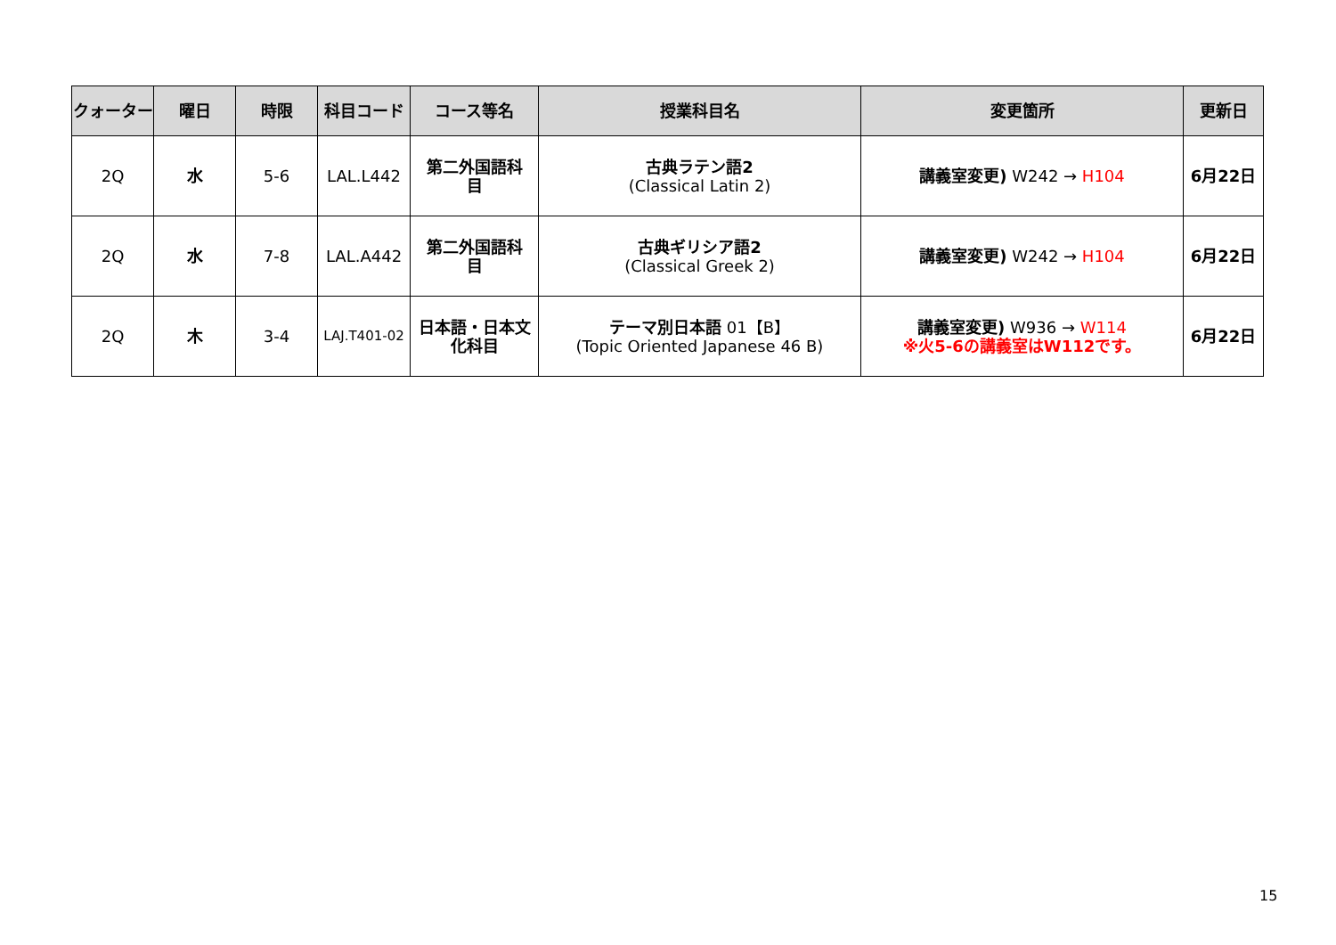| クォーター | 曜日 | 時限 | 科目コード | コース等名 | 授業科目名 | 変更箇所 | 更新日 |
| --- | --- | --- | --- | --- | --- | --- | --- |
| 2Q | 水 | 5-6 | LAL.L442 | 第二外国語科 目 | 古典ラテン語2 (Classical Latin 2) | 講義室変更) W242 → H104 | 6月22日 |
| 2Q | 水 | 7-8 | LAL.A442 | 第二外国語科 目 | 古典ギリシア語2 (Classical Greek 2) | 講義室変更) W242 → H104 | 6月22日 |
| 2Q | 木 | 3-4 | LAJ.T401-02 | 日本語・日本文 化科目 | テーマ別日本語 01【B】 (Topic Oriented Japanese 46 B) | 講義室変更) W936 → W114 ※火5-6の講義室はW112です。 | 6月22日 |
15